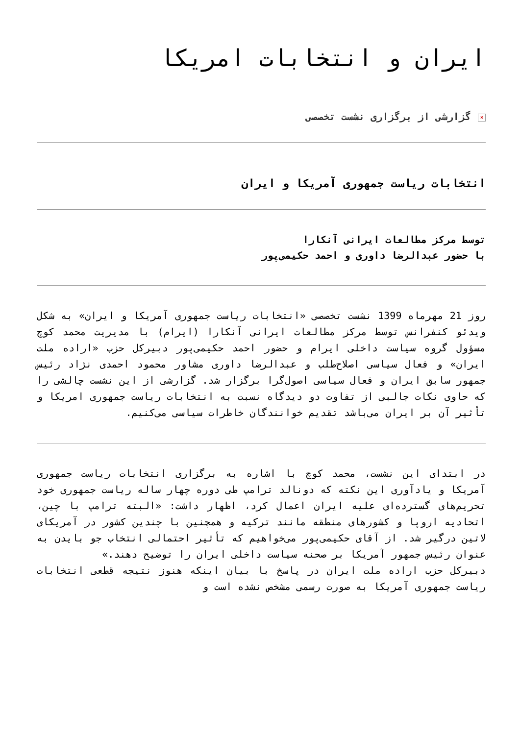ایران و انتخابات امریکا
× گزارشی از برگزاری نشست تخصصی
انتخابات ریاست جمهوری آمریکا و ایران
توسط مرکز مطالعات ایرانی آنکارا
با حضور عبدالرضا داوری و احمد حکیمی‌پور
روز 21 مهرماه 1399 نشست تخصصی «انتخابات ریاست جمهوری آمریکا و ایران» به شکل ویدئو کنفرانس توسط مرکز مطالعات ایرانی آنکارا (ایرام) با مدیریت محمد کوچ مسؤول گروه سیاست داخلی ایرام و حضور احمد حکیمی‌پور دبیرکل حزب «اراده ملت ایران» و فعال سیاسی اصلاح‌طلب و عبدالرضا داوری مشاور محمود احمدی نژاد رئیس جمهور سابق ایران و فعال سیاسی اصول‌گرا برگزار شد. گزارشی از این نشست چالشی را که حاوی نکات جالبی از تفاوت دو دیدگاه نسبت به انتخابات ریاست جمهوری امریکا و تأثیر آن بر ایران می‌باشد تقدیم خوانندگان خاطرات سیاسی می‌کنیم.
در ابتدای این نشست، محمد کوچ با اشاره به برگزاری انتخابات ریاست جمهوری آمریکا و یادآوری این نکته که دونالد ترامپ طی دوره چهار ساله ریاست جمهوری خود تحریم‌های گسترده‌ای علیه ایران اعمال کرد، اظهار داشت: «البته ترامپ با چین، اتحادیه اروپا و کشورهای منطقه مانند ترکیه و همچنین با چندین کشور در آمریکای لاتین درگیر شد. از آقای حکیمی‌پور می‌خواهیم که تأثیر احتمالی انتخاب جو بایدن به عنوان رئیس جمهور آمریکا بر صحنه سیاست داخلی ایران را توضیح دهند.»
دبیرکل حزب اراده ملت ایران در پاسخ با بیان اینکه هنوز نتیجه قطعی انتخابات ریاست جمهوری آمریکا به صورت رسمی مشخص نشده است و